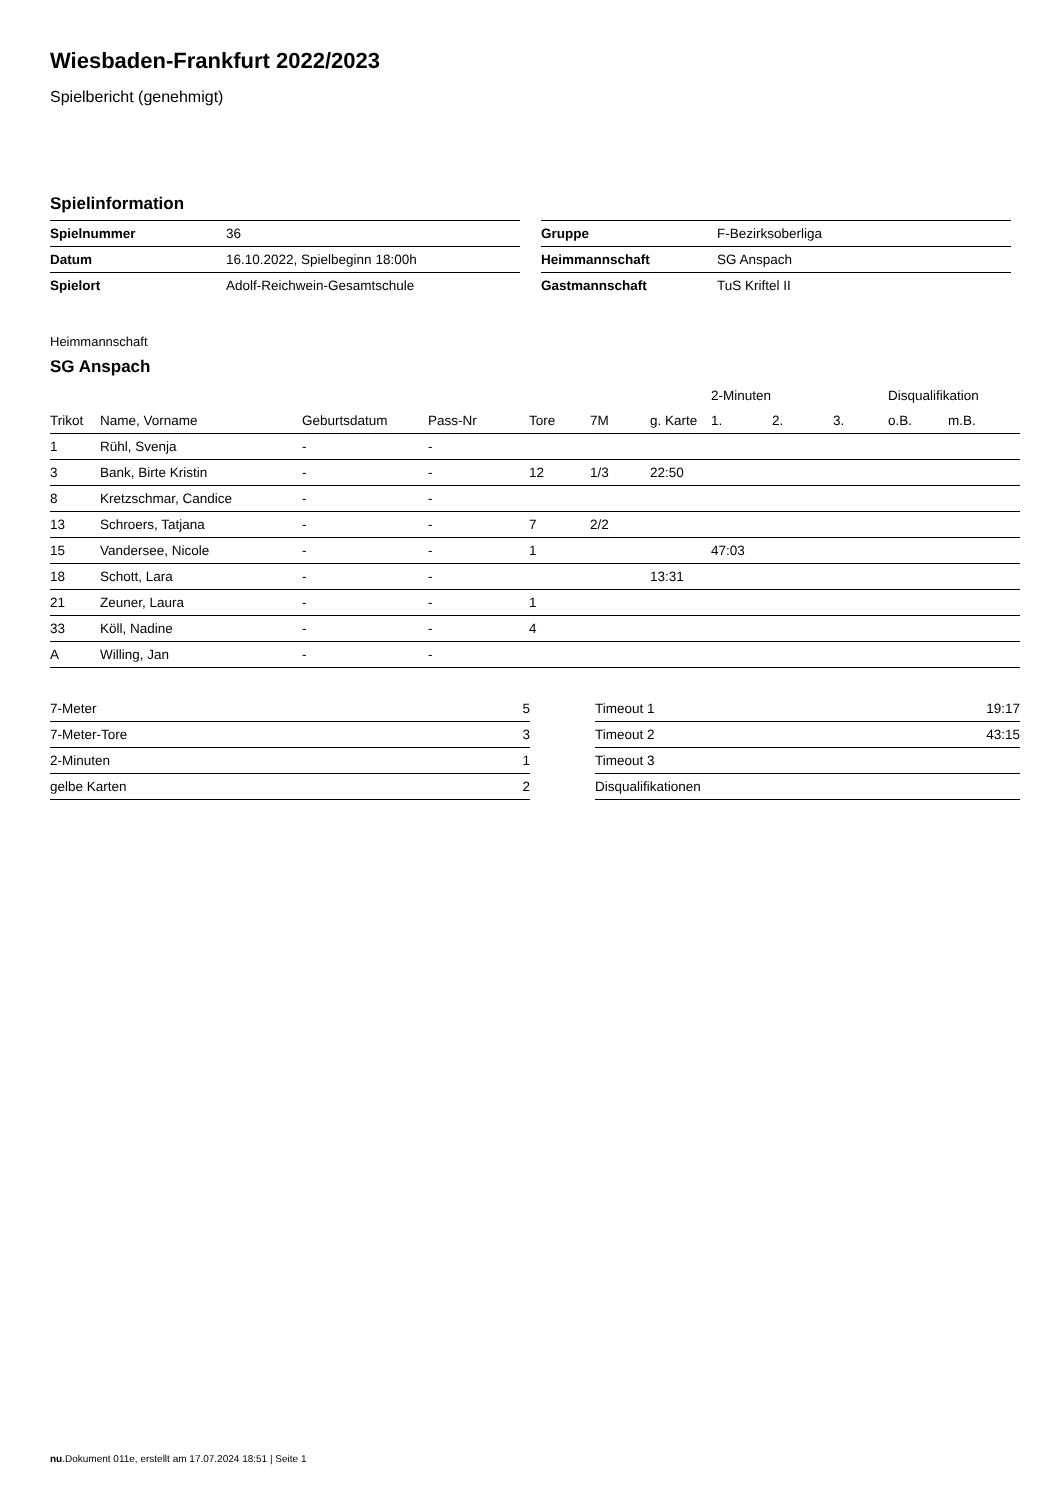Wiesbaden-Frankfurt 2022/2023
Spielbericht (genehmigt)
Spielinformation
| Spielnummer | 36 |
| Datum | 16.10.2022, Spielbeginn 18:00h |
| Spielort | Adolf-Reichwein-Gesamtschule |
| Gruppe | F-Bezirksoberliga |
| Heimmannschaft | SG Anspach |
| Gastmannschaft | TuS Kriftel II |
Heimmannschaft
SG Anspach
| | | | | | | | 2-Minuten | | | Disqualifikation | |
| --- | --- | --- | --- | --- | --- | --- | --- | --- | --- | --- | --- |
| Trikot | Name, Vorname | Geburtsdatum | Pass-Nr | Tore | 7M | g. Karte | 1. | 2. | 3. | o.B. | m.B. |
| 1 | Rühl, Svenja | - | - | | | | | | | | |
| 3 | Bank, Birte Kristin | - | - | 12 | 1/3 | 22:50 | | | | | |
| 8 | Kretzschmar, Candice | - | - | | | | | | | | |
| 13 | Schroers, Tatjana | - | - | 7 | 2/2 | | | | | | |
| 15 | Vandersee, Nicole | - | - | 1 | | | 47:03 | | | | |
| 18 | Schott, Lara | - | - | | | 13:31 | | | | | |
| 21 | Zeuner, Laura | - | - | 1 | | | | | | | |
| 33 | Köll, Nadine | - | - | 4 | | | | | | | |
| A | Willing, Jan | - | - | | | | | | | | |
| 7-Meter | 5 |
| 7-Meter-Tore | 3 |
| 2-Minuten | 1 |
| gelbe Karten | 2 |
| Timeout 1 | 19:17 |
| Timeout 2 | 43:15 |
| Timeout 3 | |
| Disqualifikationen | |
nu.Dokument 011e, erstellt am 17.07.2024 18:51 | Seite 1